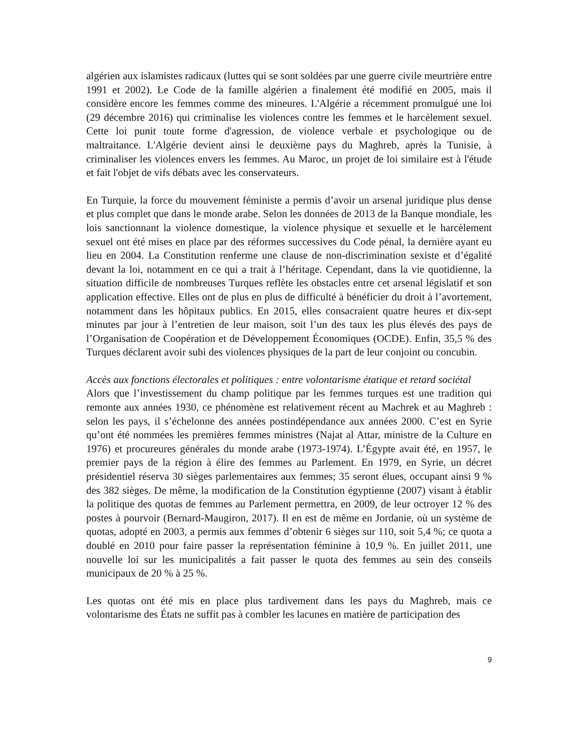algérien aux islamistes radicaux (luttes qui se sont soldées par une guerre civile meurtrière entre 1991 et 2002). Le Code de la famille algérien a finalement été modifié en 2005, mais il considère encore les femmes comme des mineures. L'Algérie a récemment promulgué une loi (29 décembre 2016) qui criminalise les violences contre les femmes et le harcèlement sexuel. Cette loi punit toute forme d'agression, de violence verbale et psychologique ou de maltraitance. L'Algérie devient ainsi le deuxième pays du Maghreb, après la Tunisie, à criminaliser les violences envers les femmes. Au Maroc, un projet de loi similaire est à l'étude et fait l'objet de vifs débats avec les conservateurs.
En Turquie, la force du mouvement féministe a permis d’avoir un arsenal juridique plus dense et plus complet que dans le monde arabe. Selon les données de 2013 de la Banque mondiale, les lois sanctionnant la violence domestique, la violence physique et sexuelle et le harcèlement sexuel ont été mises en place par des réformes successives du Code pénal, la dernière ayant eu lieu en 2004. La Constitution renferme une clause de non-discrimination sexiste et d’égalité devant la loi, notamment en ce qui a trait à l’héritage. Cependant, dans la vie quotidienne, la situation difficile de nombreuses Turques reflète les obstacles entre cet arsenal législatif et son application effective. Elles ont de plus en plus de difficulté à bénéficier du droit à l’avortement, notamment dans les hôpitaux publics. En 2015, elles consacraient quatre heures et dix-sept minutes par jour à l’entretien de leur maison, soit l’un des taux les plus élevés des pays de l’Organisation de Coopération et de Développement Économiques (OCDE). Enfin, 35,5 % des Turques déclarent avoir subi des violences physiques de la part de leur conjoint ou concubin.
Accès aux fonctions électorales et politiques : entre volontarisme étatique et retard sociétal
Alors que l’investissement du champ politique par les femmes turques est une tradition qui remonte aux années 1930, ce phénomène est relativement récent au Machrek et au Maghreb : selon les pays, il s’échelonne des années postindépendance aux années 2000. C’est en Syrie qu’ont été nommées les premières femmes ministres (Najat al Attar, ministre de la Culture en 1976) et procureures générales du monde arabe (1973-1974). L’Égypte avait été, en 1957, le premier pays de la région à élire des femmes au Parlement. En 1979, en Syrie, un décret présidentiel réserva 30 sièges parlementaires aux femmes; 35 seront élues, occupant ainsi 9 % des 382 sièges. De même, la modification de la Constitution égyptienne (2007) visant à établir la politique des quotas de femmes au Parlement permettra, en 2009, de leur octroyer 12 % des postes à pourvoir (Bernard-Maugiron, 2017). Il en est de même en Jordanie, où un système de quotas, adopté en 2003, a permis aux femmes d’obtenir 6 sièges sur 110, soit 5,4 %; ce quota a doublé en 2010 pour faire passer la représentation féminine à 10,9 %. En juillet 2011, une nouvelle loi sur les municipalités a fait passer le quota des femmes au sein des conseils municipaux de 20 % à 25 %.
Les quotas ont été mis en place plus tardivement dans les pays du Maghreb, mais ce volontarisme des États ne suffit pas à combler les lacunes en matière de participation des
9